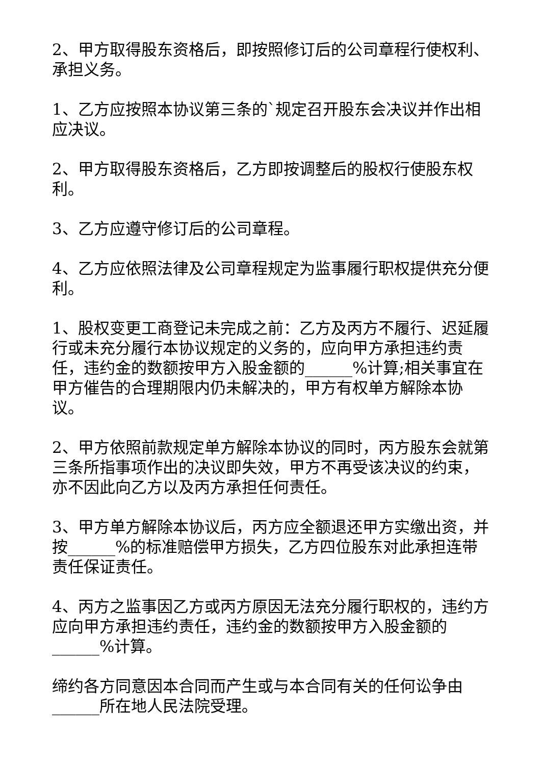2、甲方取得股东资格后，即按照修订后的公司章程行使权利、承担义务。
1、乙方应按照本协议第三条的`规定召开股东会决议并作出相应决议。
2、甲方取得股东资格后，乙方即按调整后的股权行使股东权利。
3、乙方应遵守修订后的公司章程。
4、乙方应依照法律及公司章程规定为监事履行职权提供充分便利。
1、股权变更工商登记未完成之前：乙方及丙方不履行、迟延履行或未充分履行本协议规定的义务的，应向甲方承担违约责任，违约金的数额按甲方入股金额的______%计算;相关事宜在甲方催告的合理期限内仍未解决的，甲方有权单方解除本协议。
2、甲方依照前款规定单方解除本协议的同时，丙方股东会就第三条所指事项作出的决议即失效，甲方不再受该决议的约束，亦不因此向乙方以及丙方承担任何责任。
3、甲方单方解除本协议后，丙方应全额退还甲方实缴出资，并按______%的标准赔偿甲方损失，乙方四位股东对此承担连带责任保证责任。
4、丙方之监事因乙方或丙方原因无法充分履行职权的，违约方应向甲方承担违约责任，违约金的数额按甲方入股金额的______%计算。
缔约各方同意因本合同而产生或与本合同有关的任何讼争由______所在地人民法院受理。